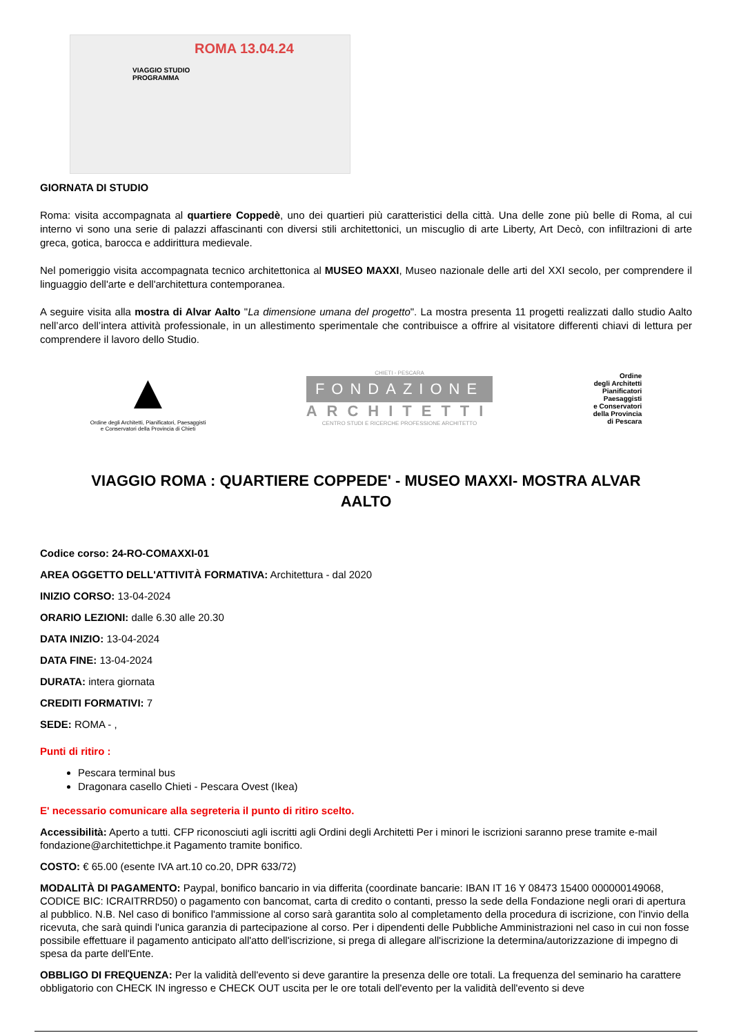ROMA 13.04.24
VIAGGIO STUDIO
PROGRAMMA
GIORNATA DI STUDIO
Roma: visita accompagnata al quartiere Coppedè, uno dei quartieri più caratteristici della città. Una delle zone più belle di Roma, al cui interno vi sono una serie di palazzi affascinanti con diversi stili architettonici, un miscuglio di arte Liberty, Art Decò, con infiltrazioni di arte greca, gotica, barocca e addirittura medievale.
Nel pomeriggio visita accompagnata tecnico architettonica al MUSEO MAXXI, Museo nazionale delle arti del XXI secolo, per comprendere il linguaggio dell'arte e dell'architettura contemporanea.
A seguire visita alla mostra di Alvar Aalto "La dimensione umana del progetto". La mostra presenta 11 progetti realizzati dallo studio Aalto nell’arco dell’intera attività professionale, in un allestimento sperimentale che contribuisce a offrire al visitatore differenti chiavi di lettura per comprendere il lavoro dello Studio.
▲
Ordine degli Architetti, Pianificatori, Paesaggisti
e Conservatori della Provincia di Chieti
CHIETI - PESCARA
FONDAZIONE
ARCHITETTI
CENTRO STUDI E RICERCHE PROFESSIONE ARCHITETTO
Ordine
degli Architetti
Pianificatori
Paesaggisti
e Conservatori
della Provincia
di Pescara
VIAGGIO ROMA : QUARTIERE COPPEDE' - MUSEO MAXXI- MOSTRA ALVAR AALTO
Codice corso: 24-RO-COMAXXI-01
AREA OGGETTO DELL'ATTIVITÀ FORMATIVA: Architettura - dal 2020
INIZIO CORSO: 13-04-2024
ORARIO LEZIONI: dalle 6.30 alle 20.30
DATA INIZIO: 13-04-2024
DATA FINE: 13-04-2024
DURATA: intera giornata
CREDITI FORMATIVI: 7
SEDE: ROMA - ,
Punti di ritiro :
Pescara terminal bus
Dragonara casello Chieti - Pescara Ovest (Ikea)
E' necessario comunicare alla segreteria il punto di ritiro scelto.
Accessibilità: Aperto a tutti. CFP riconosciuti agli iscritti agli Ordini degli Architetti Per i minori le iscrizioni saranno prese tramite e-mail fondazione@architettichpe.it Pagamento tramite bonifico.
COSTO: € 65.00 (esente IVA art.10 co.20, DPR 633/72)
MODALITÀ DI PAGAMENTO: Paypal, bonifico bancario in via differita (coordinate bancarie: IBAN IT 16 Y 08473 15400 000000149068, CODICE BIC: ICRAITRRD50) o pagamento con bancomat, carta di credito o contanti, presso la sede della Fondazione negli orari di apertura al pubblico. N.B. Nel caso di bonifico l'ammissione al corso sarà garantita solo al completamento della procedura di iscrizione, con l'invio della ricevuta, che sarà quindi l'unica garanzia di partecipazione al corso. Per i dipendenti delle Pubbliche Amministrazioni nel caso in cui non fosse possibile effettuare il pagamento anticipato all'atto dell'iscrizione, si prega di allegare all'iscrizione la determina/autorizzazione di impegno di spesa da parte dell'Ente.
OBBLIGO DI FREQUENZA: Per la validità dell'evento si deve garantire la presenza delle ore totali. La frequenza del seminario ha carattere obbligatorio con CHECK IN ingresso e CHECK OUT uscita per le ore totali dell'evento per la validità dell'evento si deve